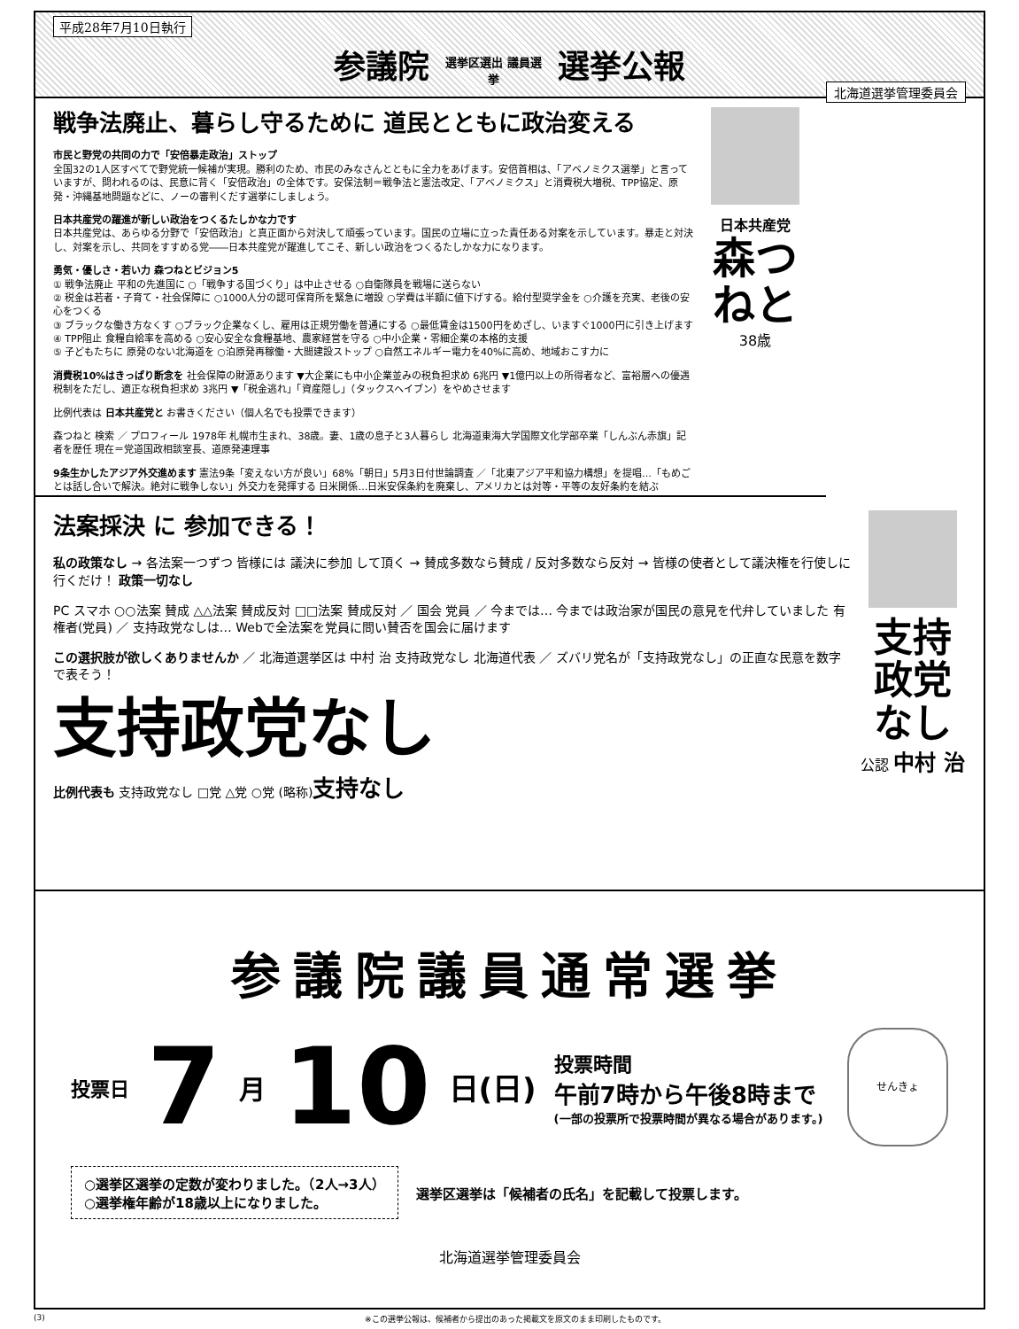平成28年7月10日執行
参議院 選挙区選出 議員選挙 選挙公報
北海道選挙管理委員会
戦争法廃止、暮らし守るために 道民とともに政治変える
市民と野党の共同の力で「安倍暴走政治」ストップ
全国32の1人区すべてで野党統一候補が実現。勝利のため、市民のみなさんとともに全力をあげます。安倍首相は、「アベノミクス選挙」と言っていますが、問われるのは、民意に背く「安倍政治」の全体です。安保法制＝戦争法と憲法改定、「アベノミクス」と消費税大増税、TPP協定、原発・沖縄基地問題などに、ノーの審判くだす選挙にしましょう。
日本共産党の躍進が新しい政治をつくるたしかな力です
日本共産党は、あらゆる分野で「安倍政治」と真正面から対決して頑張っています。国民の立場に立った責任ある対案を示しています。暴走と対決し、対案を示し、共同をすすめる党――日本共産党が躍進してこそ、新しい政治をつくるたしかな力になります。
勇気・優しさ・若い力 森つねとビジョン5
① 戦争法廃止 平和の先進国に ○「戦争する国づくり」は中止させる ○自衛隊員を戦場に送らない
② 税金は若者・子育て・社会保障に ○1000人分の認可保育所を緊急に増設 ○学費は半額に値下げする。給付型奨学金を ○介護を充実、老後の安心をつくる
③ ブラックな働き方なくす ○ブラック企業なくし、雇用は正規労働を普通にする ○最低賃金は1500円をめざし、いますぐ1000円に引き上げます
④ TPP阻止 食糧自給率を高める ○安心安全な食糧基地、農家経営を守る ○中小企業・零細企業の本格的支援
⑤ 子どもたちに 原発のない北海道を ○泊原発再稼働・大間建設ストップ ○自然エネルギー電力を40%に高め、地域おこす力に
消費税10%はきっぱり断念を 社会保障の財源あります ▼大企業にも中小企業並みの税負担求め 6兆円 ▼1億円以上の所得者など、富裕層への優遇税制をただし、適正な税負担求め 3兆円 ▼「税金逃れ」「資産隠し」（タックスヘイブン）をやめさせます
比例代表は 日本共産党と お書きください（個人名でも投票できます）
森つねと 検索 ／ プロフィール 1978年 札幌市生まれ、38歳。妻、1歳の息子と3人暮らし 北海道東海大学国際文化学部卒業「しんぶん赤旗」記者を歴任 現在＝党道国政相談室長、道原発連理事
9条生かしたアジア外交進めます 憲法9条「変えない方が良い」68%「朝日」5月3日付世論調査 ／「北東アジア平和協力構想」を提唱…「もめごとは話し合いで解決。絶対に戦争しない」外交力を発揮する 日米関係…日米安保条約を廃棄し、アメリカとは対等・平等の友好条約を結ぶ
日本共産党
森つねと
38歳
法案採決 に 参加できる！
私の政策なし → 各法案一つずつ 皆様には 議決に参加 して頂く → 賛成多数なら賛成 / 反対多数なら反対 → 皆様の使者として議決権を行使しに行くだけ！ 政策一切なし
PC スマホ ○○法案 賛成 △△法案 賛成反対 □□法案 賛成反対 ／ 国会 党員 ／ 今までは… 今までは政治家が国民の意見を代弁していました 有権者(党員) ／ 支持政党なしは… Webで全法案を党員に問い賛否を国会に届けます
この選択肢が欲しくありませんか ／ 北海道選挙区は 中村 治 支持政党なし 北海道代表 ／ ズバリ党名が「支持政党なし」の正直な民意を数字で表そう！
支持政党なし
比例代表も 支持政党なし □党 △党 ○党 (略称)支持なし
支持政党なし
公認 中村 治
参議院議員通常選挙
投票日 7 月 10 日(日)
投票時間
午前7時から午後8時まで
(一部の投票所で投票時間が異なる場合があります。)
せんきょ
○選挙区選挙の定数が変わりました。（2人→3人）
○選挙権年齢が18歳以上になりました。
選挙区選挙は「候補者の氏名」を記載して投票します。
北海道選挙管理委員会
(3) ※この選挙公報は、候補者から提出のあった掲載文を原文のまま印刷したものです。